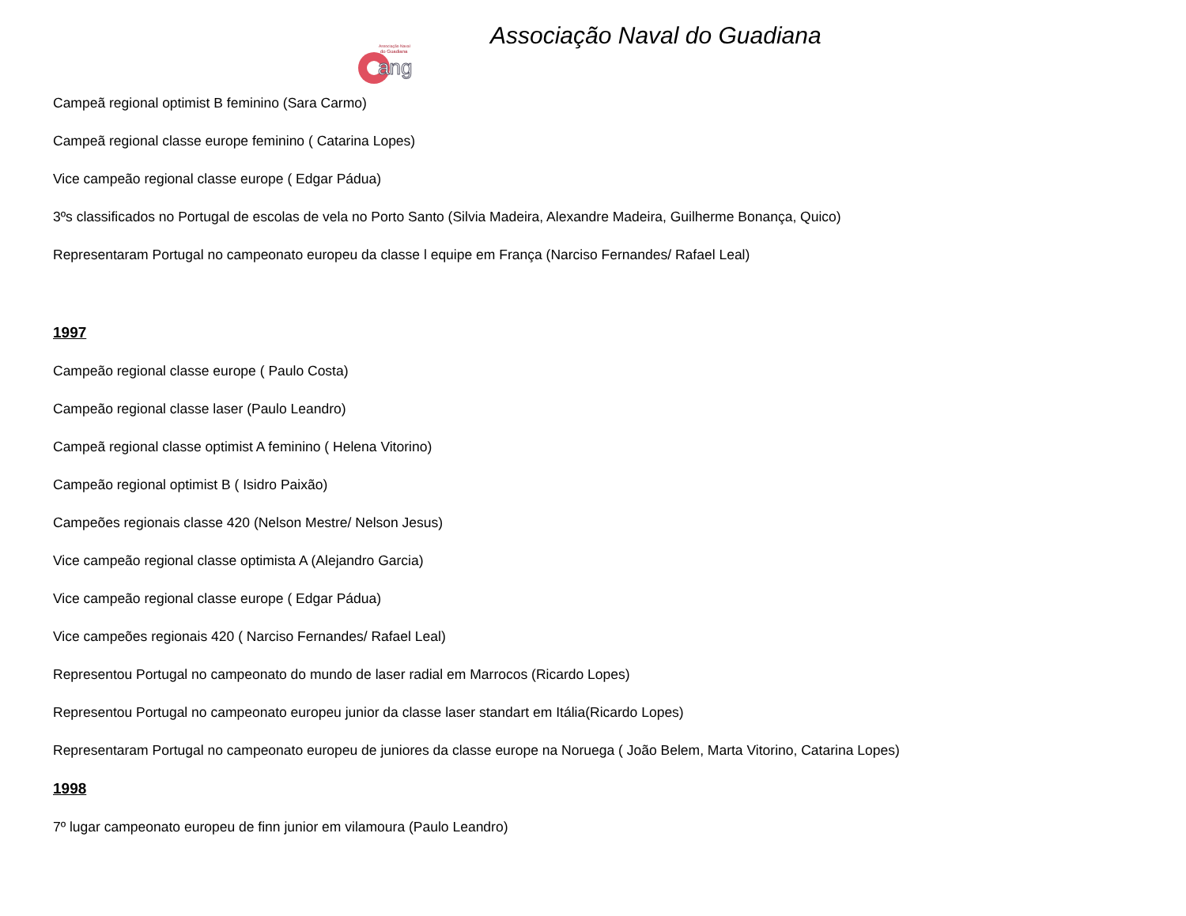ang
Associação Naval
do Guadiana
Associação Naval do Guadiana
Campeã regional optimist B feminino (Sara Carmo)
Campeã regional classe europe feminino ( Catarina Lopes)
Vice campeão regional classe europe ( Edgar Pádua)
3ºs classificados no Portugal de escolas de vela no Porto Santo (Silvia Madeira, Alexandre Madeira, Guilherme Bonança, Quico)
Representaram Portugal no campeonato europeu da classe l equipe em França (Narciso Fernandes/ Rafael Leal)
1997
Campeão regional classe europe ( Paulo Costa)
Campeão regional classe laser (Paulo Leandro)
Campeã regional classe optimist A feminino ( Helena Vitorino)
Campeão regional optimist B ( Isidro Paixão)
Campeões regionais classe 420 (Nelson Mestre/ Nelson Jesus)
Vice campeão regional classe optimista A (Alejandro Garcia)
Vice campeão regional classe europe ( Edgar Pádua)
Vice campeões regionais 420 ( Narciso Fernandes/ Rafael Leal)
Representou Portugal no campeonato do mundo de laser radial em Marrocos (Ricardo Lopes)
Representou Portugal no campeonato europeu junior da classe laser standart em Itália(Ricardo Lopes)
Representaram Portugal no campeonato europeu de juniores da classe europe na Noruega ( João Belem, Marta Vitorino, Catarina Lopes)
1998
7º lugar campeonato europeu de finn junior em vilamoura (Paulo Leandro)